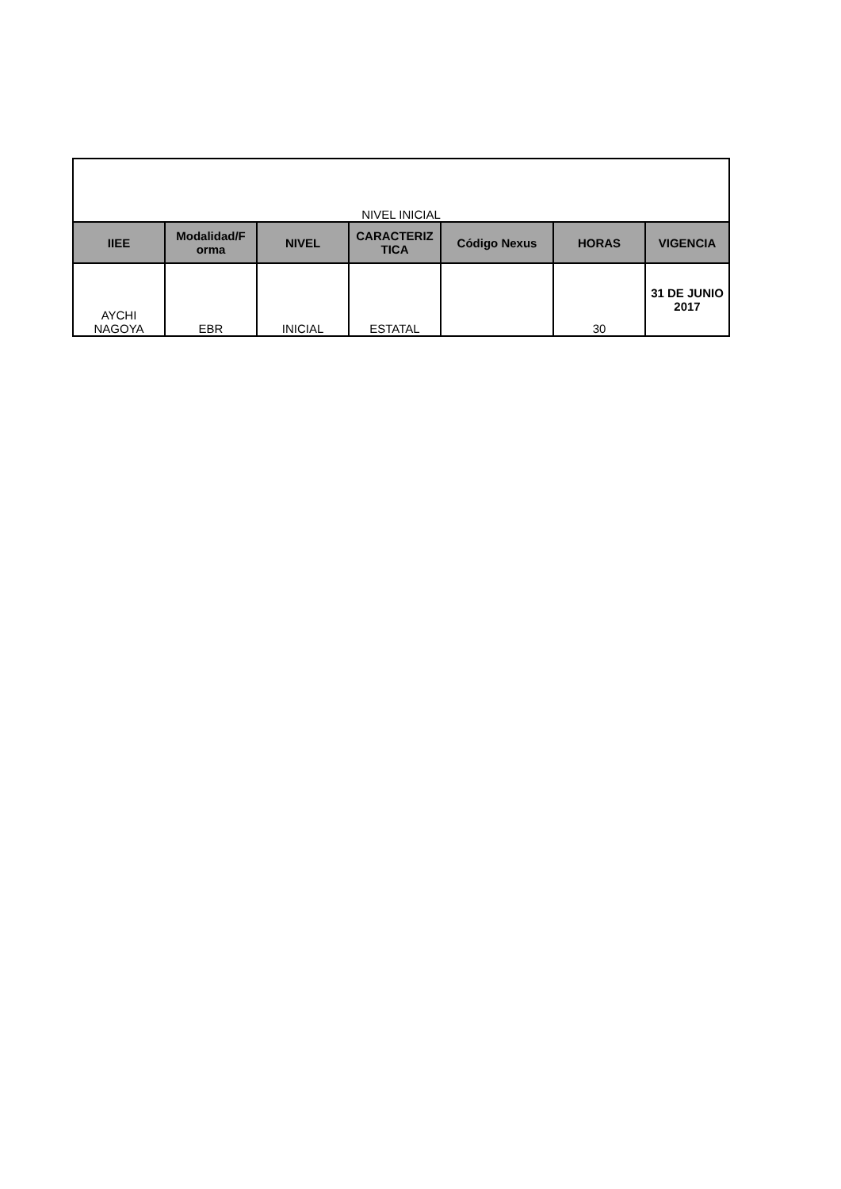| NIVEL INICIAL | | | | | | |
| IIEE | Modalidad/F orma | NIVEL | CARACTERIZ TICA | Código Nexus | HORAS | VIGENCIA |
| AYCHI NAGOYA | EBR | INICIAL | ESTATAL | | 30 | 31 DE JUNIO 2017 |